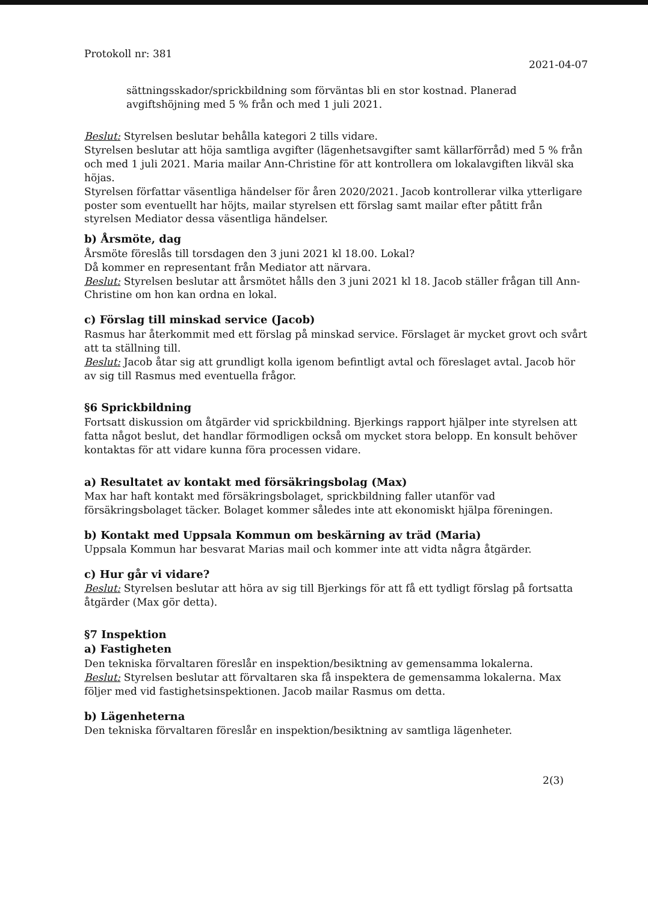Protokoll nr: 381
2021-04-07
sättningsskador/sprickbildning som förväntas bli en stor kostnad. Planerad avgiftshöjning med 5 % från och med 1 juli 2021.
Beslut: Styrelsen beslutar behålla kategori 2 tills vidare.
Styrelsen beslutar att höja samtliga avgifter (lägenhetsavgifter samt källarförråd) med 5 % från och med 1 juli 2021. Maria mailar Ann-Christine för att kontrollera om lokalavgiften likväl ska höjas.
Styrelsen författar väsentliga händelser för åren 2020/2021. Jacob kontrollerar vilka ytterligare poster som eventuellt har höjts, mailar styrelsen ett förslag samt mailar efter påtitt från styrelsen Mediator dessa väsentliga händelser.
b) Årsmöte, dag
Årsmöte föreslås till torsdagen den 3 juni 2021 kl 18.00. Lokal?
Då kommer en representant från Mediator att närvara.
Beslut: Styrelsen beslutar att årsmötet hålls den 3 juni 2021 kl 18. Jacob ställer frågan till Ann-Christine om hon kan ordna en lokal.
c) Förslag till minskad service (Jacob)
Rasmus har återkommit med ett förslag på minskad service. Förslaget är mycket grovt och svårt att ta ställning till.
Beslut: Jacob åtar sig att grundligt kolla igenom befintligt avtal och föreslaget avtal. Jacob hör av sig till Rasmus med eventuella frågor.
§6 Sprickbildning
Fortsatt diskussion om åtgärder vid sprickbildning. Bjerkings rapport hjälper inte styrelsen att fatta något beslut, det handlar förmodligen också om mycket stora belopp. En konsult behöver kontaktas för att vidare kunna föra processen vidare.
a) Resultatet av kontakt med försäkringsbolag (Max)
Max har haft kontakt med försäkringsbolaget, sprickbildning faller utanför vad försäkringsbolaget täcker. Bolaget kommer således inte att ekonomiskt hjälpa föreningen.
b) Kontakt med Uppsala Kommun om beskärning av träd (Maria)
Uppsala Kommun har besvarat Marias mail och kommer inte att vidta några åtgärder.
c) Hur går vi vidare?
Beslut: Styrelsen beslutar att höra av sig till Bjerkings för att få ett tydligt förslag på fortsatta åtgärder (Max gör detta).
§7 Inspektion
a) Fastigheten
Den tekniska förvaltaren föreslår en inspektion/besiktning av gemensamma lokalerna.
Beslut: Styrelsen beslutar att förvaltaren ska få inspektera de gemensamma lokalerna. Max följer med vid fastighetsinspektionen. Jacob mailar Rasmus om detta.
b) Lägenheterna
Den tekniska förvaltaren föreslår en inspektion/besiktning av samtliga lägenheter.
2(3)